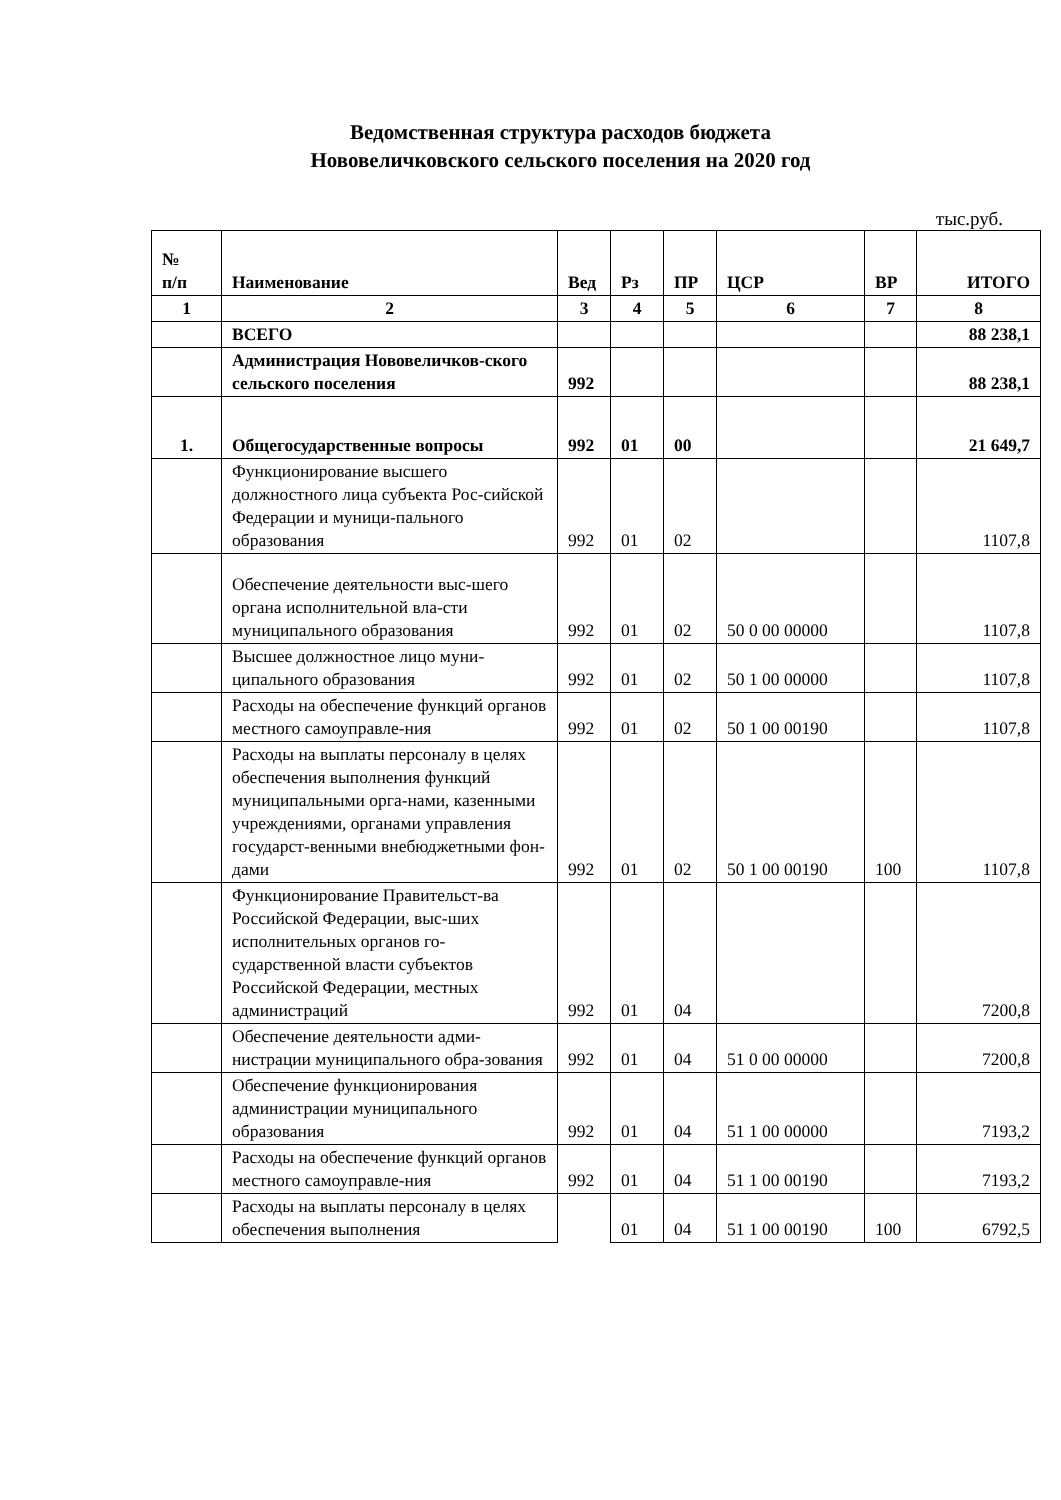Ведомственная структура расходов бюджета
Нововеличковского сельского поселения на 2020 год
тыс.руб.
| № п/п | Наименование | Вед | Рз | ПР | ЦСР | ВР | ИТОГО |
| --- | --- | --- | --- | --- | --- | --- | --- |
| 1 | 2 | 3 | 4 | 5 | 6 | 7 | 8 |
| | ВСЕГО | | | | | | 88 238,1 |
| | Администрация Нововеличков-ского сельского поселения | 992 | | | | | 88 238,1 |
| 1. | Общегосударственные вопросы | 992 | 01 | 00 | | | 21 649,7 |
| | Функционирование высшего должностного лица субъекта Рос-сийской Федерации и муници-пального образования | 992 | 01 | 02 | | | 1107,8 |
| | Обеспечение деятельности выс-шего органа исполнительной вла-сти муниципального образования | 992 | 01 | 02 | 50 0 00 00000 | | 1107,8 |
| | Высшее должностное лицо муни-ципального образования | 992 | 01 | 02 | 50 1 00 00000 | | 1107,8 |
| | Расходы на обеспечение функций органов местного самоуправле-ния | 992 | 01 | 02 | 50 1 00 00190 | | 1107,8 |
| | Расходы на выплаты персоналу в целях обеспечения выполнения функций муниципальными орга-нами, казенными учреждениями, органами управления государст-венными внебюджетными фон-дами | 992 | 01 | 02 | 50 1 00 00190 | 100 | 1107,8 |
| | Функционирование Правительст-ва Российской Федерации, выс-ших исполнительных органов го-сударственной власти субъектов Российской Федерации, местных администраций | 992 | 01 | 04 | | | 7200,8 |
| | Обеспечение деятельности адми-нистрации муниципального обра-зования | 992 | 01 | 04 | 51 0 00 00000 | | 7200,8 |
| | Обеспечение функционирования администрации муниципального образования | 992 | 01 | 04 | 51 1 00 00000 | | 7193,2 |
| | Расходы на обеспечение функций органов местного самоуправле-ния | 992 | 01 | 04 | 51 1 00 00190 | | 7193,2 |
| | Расходы на выплаты персоналу в целях обеспечения выполнения | | 01 | 04 | 51 1 00 00190 | 100 | 6792,5 |